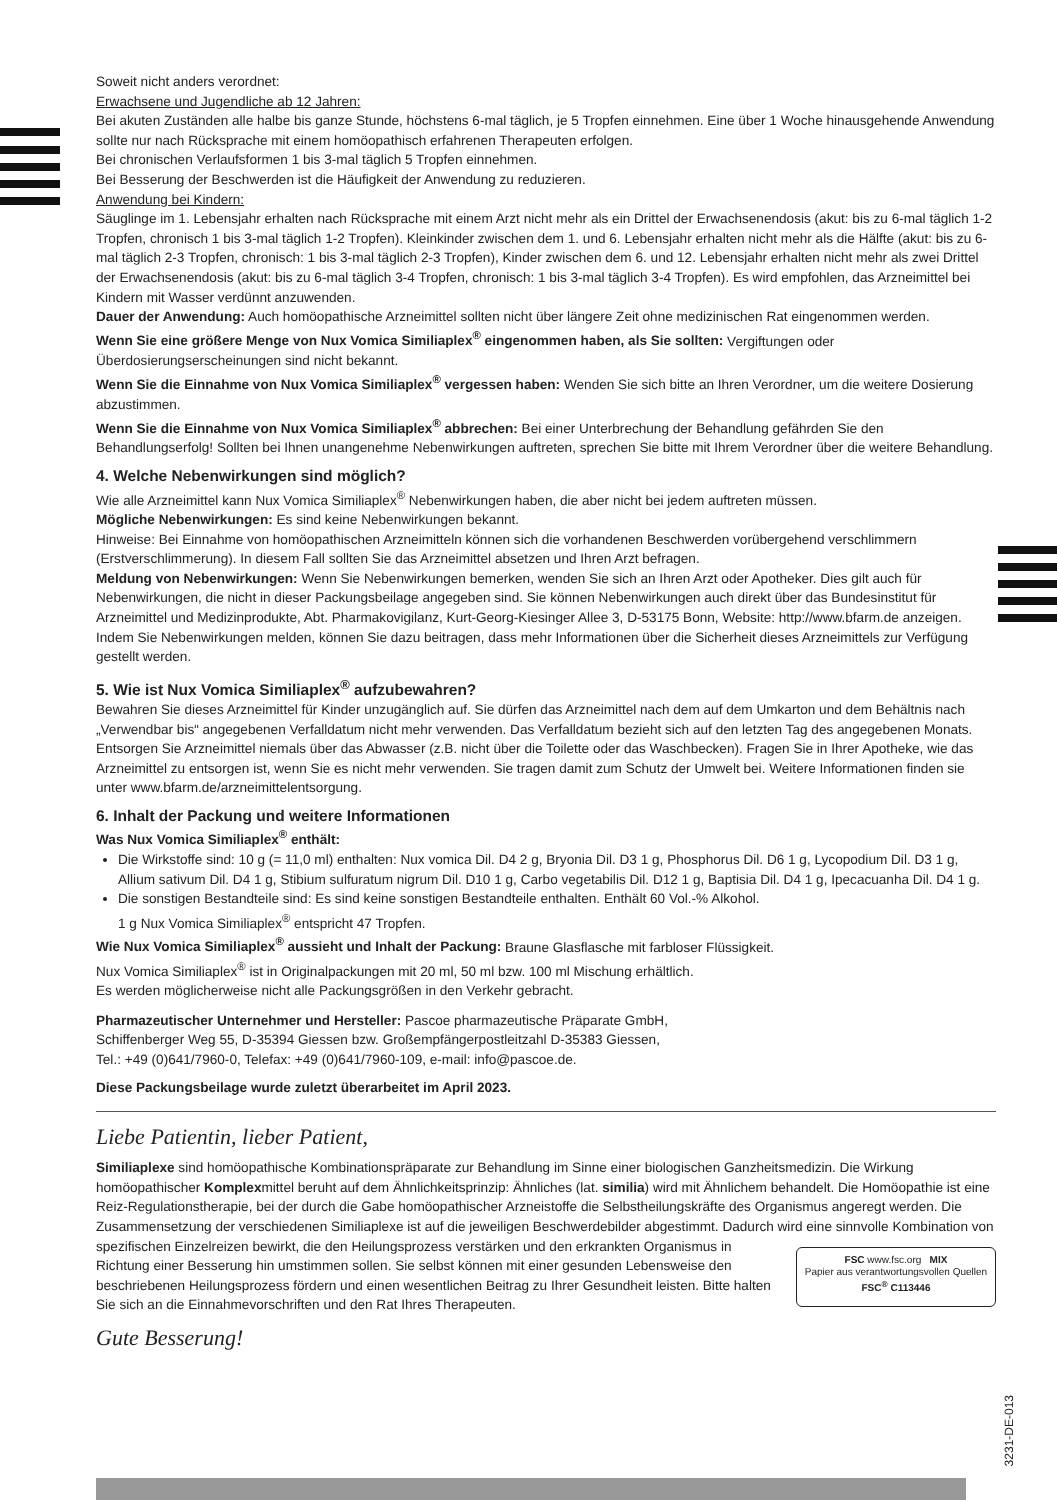Soweit nicht anders verordnet:
Erwachsene und Jugendliche ab 12 Jahren:
Bei akuten Zuständen alle halbe bis ganze Stunde, höchstens 6-mal täglich, je 5 Tropfen einnehmen. Eine über 1 Woche hinausgehende Anwendung sollte nur nach Rücksprache mit einem homöopathisch erfahrenen Therapeuten erfolgen.
Bei chronischen Verlaufsformen 1 bis 3-mal täglich 5 Tropfen einnehmen.
Bei Besserung der Beschwerden ist die Häufigkeit der Anwendung zu reduzieren.
Anwendung bei Kindern:
Säuglinge im 1. Lebensjahr erhalten nach Rücksprache mit einem Arzt nicht mehr als ein Drittel der Erwachsenendosis (akut: bis zu 6-mal täglich 1-2 Tropfen, chronisch 1 bis 3-mal täglich 1-2 Tropfen). Kleinkinder zwischen dem 1. und 6. Lebensjahr erhalten nicht mehr als die Hälfte (akut: bis zu 6-mal täglich 2-3 Tropfen, chronisch: 1 bis 3-mal täglich 2-3 Tropfen), Kinder zwischen dem 6. und 12. Lebensjahr erhalten nicht mehr als zwei Drittel der Erwachsenendosis (akut: bis zu 6-mal täglich 3-4 Tropfen, chronisch: 1 bis 3-mal täglich 3-4 Tropfen). Es wird empfohlen, das Arzneimittel bei Kindern mit Wasser verdünnt anzuwenden.
Dauer der Anwendung: Auch homöopathische Arzneimittel sollten nicht über längere Zeit ohne medizinischen Rat eingenommen werden.
Wenn Sie eine größere Menge von Nux Vomica Similiaplex<sup>®</sup> eingenommen haben, als Sie sollten: Vergiftungen oder Überdosierungserscheinungen sind nicht bekannt.
Wenn Sie die Einnahme von Nux Vomica Similiaplex<sup>®</sup> vergessen haben: Wenden Sie sich bitte an Ihren Verordner, um die weitere Dosierung abzustimmen.
Wenn Sie die Einnahme von Nux Vomica Similiaplex<sup>®</sup> abbrechen: Bei einer Unterbrechung der Behandlung gefährden Sie den Behandlungserfolg! Sollten bei Ihnen unangenehme Nebenwirkungen auftreten, sprechen Sie bitte mit Ihrem Verordner über die weitere Behandlung.
4. Welche Nebenwirkungen sind möglich?
Wie alle Arzneimittel kann Nux Vomica Similiaplex<sup>®</sup> Nebenwirkungen haben, die aber nicht bei jedem auftreten müssen.
Mögliche Nebenwirkungen: Es sind keine Nebenwirkungen bekannt.
Hinweise: Bei Einnahme von homöopathischen Arzneimitteln können sich die vorhandenen Beschwerden vorübergehend verschlimmern (Erstverschlimmerung). In diesem Fall sollten Sie das Arzneimittel absetzen und Ihren Arzt befragen.
Meldung von Nebenwirkungen: Wenn Sie Nebenwirkungen bemerken, wenden Sie sich an Ihren Arzt oder Apotheker. Dies gilt auch für Nebenwirkungen, die nicht in dieser Packungsbeilage angegeben sind. Sie können Nebenwirkungen auch direkt über das Bundesinstitut für Arzneimittel und Medizinprodukte, Abt. Pharmakovigilanz, Kurt-Georg-Kiesinger Allee 3, D-53175 Bonn, Website: http://www.bfarm.de anzeigen. Indem Sie Nebenwirkungen melden, können Sie dazu beitragen, dass mehr Informationen über die Sicherheit dieses Arzneimittels zur Verfügung gestellt werden.
5. Wie ist Nux Vomica Similiaplex<sup>®</sup> aufzubewahren?
Bewahren Sie dieses Arzneimittel für Kinder unzugänglich auf. Sie dürfen das Arzneimittel nach dem auf dem Umkarton und dem Behältnis nach „Verwendbar bis“ angegebenen Verfalldatum nicht mehr verwenden. Das Verfalldatum bezieht sich auf den letzten Tag des angegebenen Monats.
Entsorgen Sie Arzneimittel niemals über das Abwasser (z.B. nicht über die Toilette oder das Waschbecken). Fragen Sie in Ihrer Apotheke, wie das Arzneimittel zu entsorgen ist, wenn Sie es nicht mehr verwenden. Sie tragen damit zum Schutz der Umwelt bei. Weitere Informationen finden sie unter www.bfarm.de/arzneimittelentsorgung.
6. Inhalt der Packung und weitere Informationen
Was Nux Vomica Similiaplex<sup>®</sup> enthält:
Die Wirkstoffe sind: 10 g (= 11,0 ml) enthalten: Nux vomica Dil. D4 2 g, Bryonia Dil. D3 1 g, Phosphorus Dil. D6 1 g, Lycopodium Dil. D3 1 g, Allium sativum Dil. D4 1 g, Stibium sulfuratum nigrum Dil. D10 1 g, Carbo vegetabilis Dil. D12 1 g, Baptisia Dil. D4 1 g, Ipecacuanha Dil. D4 1 g.
Die sonstigen Bestandteile sind: Es sind keine sonstigen Bestandteile enthalten. Enthält 60 Vol.-% Alkohol.
1 g Nux Vomica Similiaplex<sup>®</sup> entspricht 47 Tropfen.
Wie Nux Vomica Similiaplex<sup>®</sup> aussieht und Inhalt der Packung: Braune Glasflasche mit farbloser Flüssigkeit.
Nux Vomica Similiaplex<sup>®</sup> ist in Originalpackungen mit 20 ml, 50 ml bzw. 100 ml Mischung erhältlich.
Es werden möglicherweise nicht alle Packungsgrößen in den Verkehr gebracht.
Pharmazeutischer Unternehmer und Hersteller: Pascoe pharmazeutische Präparate GmbH,
Schiffenberger Weg 55, D-35394 Giessen bzw. Großempfängerpostleitzahl D-35383 Giessen,
Tel.: +49 (0)641/7960-0, Telefax: +49 (0)641/7960-109, e-mail: info@pascoe.de.
Diese Packungsbeilage wurde zuletzt überarbeitet im April 2023.
Liebe Patientin, lieber Patient,
Similiaplexe sind homöopathische Kombinationspräparate zur Behandlung im Sinne einer biologischen Ganzheitsmedizin. Die Wirkung homöopathischer Komplexmittel beruht auf dem Ähnlichkeitsprinzip: Ähnliches (lat. similia) wird mit Ähnlichem behandelt. Die Homöopathie ist eine Reiz-Regulationstherapie, bei der durch die Gabe homöopathischer Arzneistoffe die Selbstheilungskräfte des Organismus angeregt werden. Die Zusammensetzung der verschiedenen Similiaplexe ist auf die jeweiligen Beschwerdebilder abgestimmt. Dadurch wird eine sinnvolle Kombination von spezifischen Einzelreizen bewirkt, die FSC www.fsc.org MIX
Papier aus verantwortungsvollen Quellen
FSC<sup>®</sup> C113446 den Heilungsprozess verstärken und den erkrankten Organismus in Richtung einer Besserung hin umstimmen sollen. Sie selbst können mit einer gesunden Lebensweise den beschriebenen Heilungsprozess fördern und einen wesentlichen Beitrag zu Ihrer Gesundheit leisten. Bitte halten Sie sich an die Einnahmevorschriften und den Rat Ihres Therapeuten.
Gute Besserung!
3231-DE-013